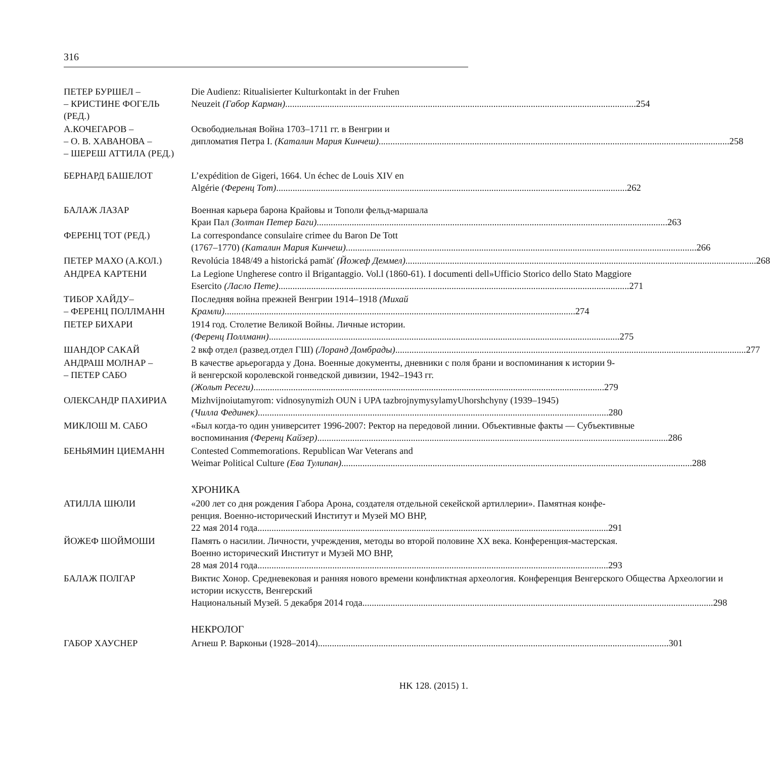316
ПЕТЕР БУРШЕЛ –
– КРИСТИНЕ ФОГЕЛЬ
(РЕД.)
Die Audienz: Ritualisierter Kulturkontakt in der Fruhen
Neuzeit (Габор Карман) 254
А.КОЧЕГАРОВ –
– О. В. ХАВАНОВА –
– ШЕРЕШ АТТИЛА (РЕД.)
Освободиельная Война 1703–1711 гг. в Венгрии и
дипломатия Петра I. (Каталин Мария Кинчеш) 258
БЕРНАРД БАШЕЛОТ L’expédition de Gigeri, 1664. Un échec de Louis XIV en
Algérie (Ференц Тот) 262
БАЛАЖ ЛАЗАР Военная карьера барона Крайовы и Тополи фельд-маршала
Краи Пал (Золтан Петер Баги) 263
ФЕРЕНЦ ТОТ (РЕД.) La correspondance consulaire crimee du Baron De Tott
(1767–1770) (Каталин Мария Кинчеш) 266
ПЕТЕР МАХО (А.КОЛ.) Revolúcia 1848/49 a historická pamäť (Йожеф Деммел) 268
АНДРЕА КАРТЕНИ La Legione Ungherese contro il Brigantaggio. Vol.l (1860-61). I documenti dell»Ufficio Storico dello Stato Maggiore
Esercito (Ласло Пете) 271
ТИБОР ХАЙДУ–
– ФЕРЕНЦ ПОЛЛМАНН
Последняя война прежней Венгрии 1914–1918 (Михай
Крамли) 274
ПЕТЕР БИХАРИ 1914 год. Столетие Великой Войны. Личные истории.
(Ференц Поллманн) 275
ШАНДОР САКАЙ 2 вкф отдел (развед.отдел ГШ) (Лоранд Домбрады) 277
АНДРАШ МОЛНАР –
– ПЕТЕР САБО
В качестве арьерогарда у Дона. Военные документы, дневники с поля брани и воспоминания к истории 9-й венгерской королевской гонведской дивизии, 1942–1943 гг.
(Жольт Ресеги) 279
ОЛЕКСАНДР ПАХИРИА Mizhvijnoiutamyrom: vidnosynymizh OUN i UPA tazbrojnymysylamyUhorshchyny (1939–1945)
(Чилла Фединек) 280
МИКЛОШ М. САБО «Был когда-то один университет 1996-2007: Ректор на передовой линии. Объективные факты — Субъективные
воспоминания (Ференц Кайзер) 286
БЕНЬЯМИН ЦИЕМАНН Contested Commemorations. Republican War Veterans and
Weimar Political Culture (Ева Тулипан) 288
ХРОНИКА
АТИЛЛА ШЮЛИ «200 лет со дня рождения Габора Арона, создателя отдельной секейской артиллерии». Памятная конфе-ренция. Военно-исторический Институт и Музей МО ВНР,
22 мая 2014 года 291
ЙОЖЕФ ШОЙМОШИ Память о насилии. Личности, учреждения, методы во второй половине XX века. Конференция-мастерская. Военно исторический Институт и Музей МО ВНР,
28 мая 2014 года 293
БАЛАЖ ПОЛГАР Виктис Хонор. Средневековая и ранняя нового времени конфликтная археология. Конференция Венгерского Общества Археологии и истории искусств, Венгерский
Национальный Музей. 5 декабря 2014 года 298
НЕКРОЛОГ
ГАБОР ХАУСНЕР Агнеш Р. Варконьи (1928–2014) 301
HK 128. (2015) 1.